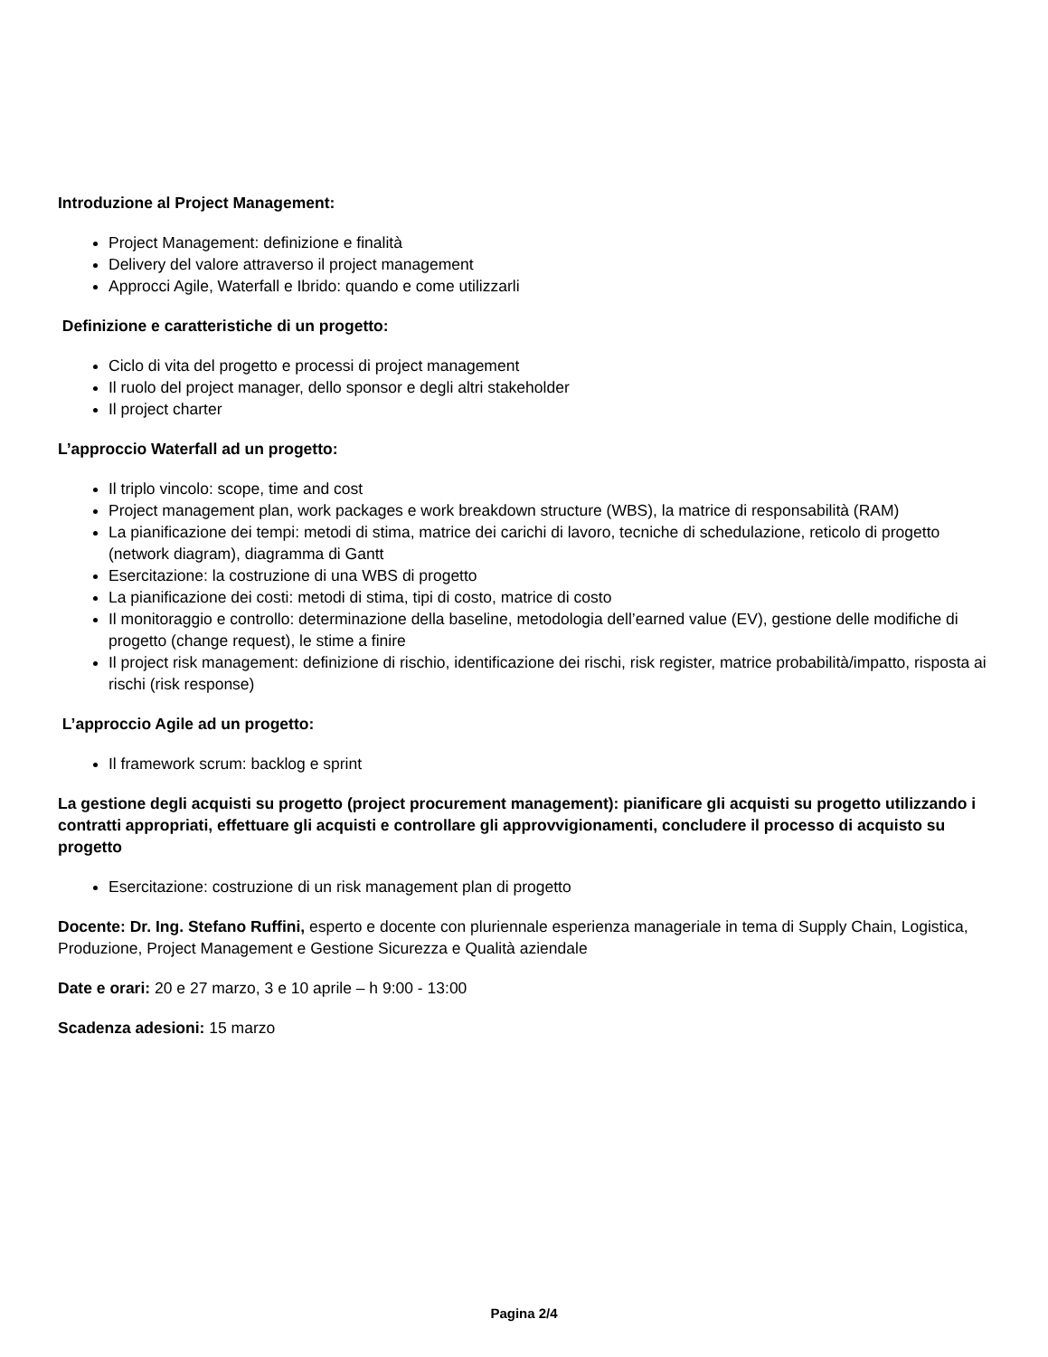Introduzione al Project Management:
Project Management: definizione e finalità
Delivery del valore attraverso il project management
Approcci Agile, Waterfall e Ibrido: quando e come utilizzarli
Definizione e caratteristiche di un progetto:
Ciclo di vita del progetto e processi di project management
Il ruolo del project manager, dello sponsor e degli altri stakeholder
Il project charter
L’approccio Waterfall ad un progetto:
Il triplo vincolo: scope, time and cost
Project management plan, work packages e work breakdown structure (WBS), la matrice di responsabilità (RAM)
La pianificazione dei tempi: metodi di stima, matrice dei carichi di lavoro, tecniche di schedulazione, reticolo di progetto (network diagram), diagramma di Gantt
Esercitazione: la costruzione di una WBS di progetto
La pianificazione dei costi: metodi di stima, tipi di costo, matrice di costo
Il monitoraggio e controllo: determinazione della baseline, metodologia dell’earned value (EV), gestione delle modifiche di progetto (change request), le stime a finire
Il project risk management: definizione di rischio, identificazione dei rischi, risk register, matrice probabilità/impatto, risposta ai rischi (risk response)
L’approccio Agile ad un progetto:
Il framework scrum: backlog e sprint
La gestione degli acquisti su progetto (project procurement management): pianificare gli acquisti su progetto utilizzando i contratti appropriati, effettuare gli acquisti e controllare gli approvvigionamenti, concludere il processo di acquisto su progetto
Esercitazione: costruzione di un risk management plan di progetto
Docente: Dr. Ing. Stefano Ruffini, esperto e docente con pluriennale esperienza manageriale in tema di Supply Chain, Logistica, Produzione, Project Management e Gestione Sicurezza e Qualità aziendale
Date e orari: 20 e 27 marzo, 3 e 10 aprile – h 9:00 - 13:00
Scadenza adesioni: 15 marzo
Pagina 2/4